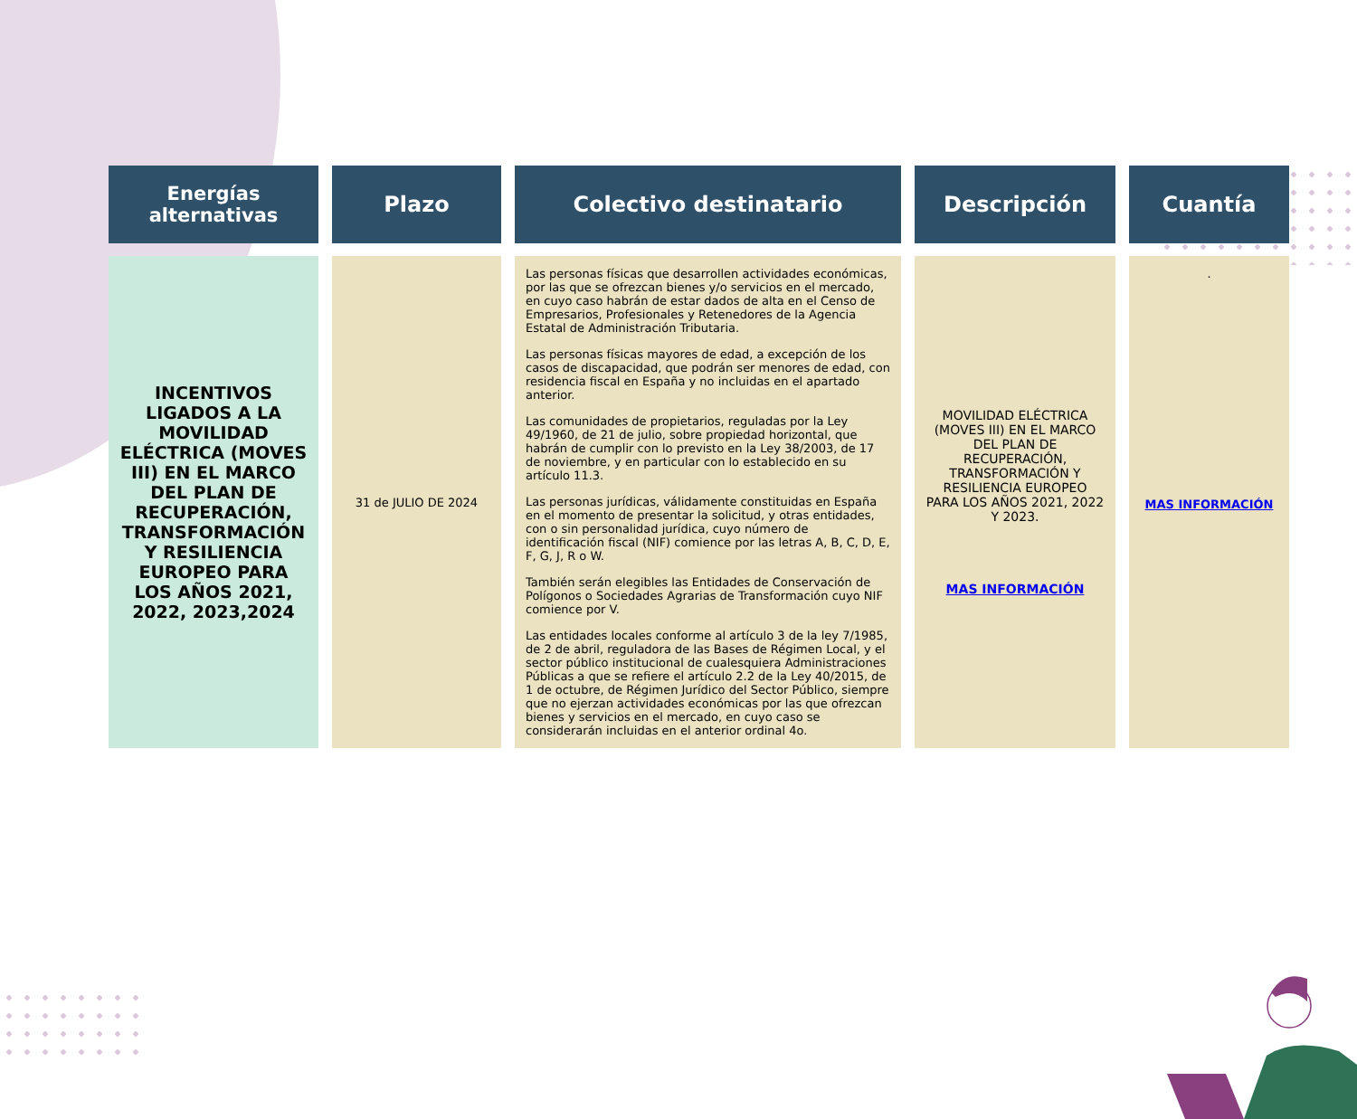| Energías alternativas | Plazo | Colectivo destinatario | Descripción | Cuantía |
| --- | --- | --- | --- | --- |
| INCENTIVOS LIGADOS A LA MOVILIDAD ELÉCTRICA (MOVES III) EN EL MARCO DEL PLAN DE RECUPERACIÓN, TRANSFORMACIÓN Y RESILIENCIA EUROPEO PARA LOS AÑOS 2021, 2022, 2023,2024 | 31 de JULIO DE 2024 | Las personas físicas que desarrollen actividades económicas, por las que se ofrezcan bienes y/o servicios en el mercado, en cuyo caso habrán de estar dados de alta en el Censo de Empresarios, Profesionales y Retenedores de la Agencia Estatal de Administración Tributaria. Las personas físicas mayores de edad, a excepción de los casos de discapacidad, que podrán ser menores de edad, con residencia fiscal en España y no incluidas en el apartado anterior. Las comunidades de propietarios, reguladas por la Ley 49/1960, de 21 de julio, sobre propiedad horizontal, que habrán de cumplir con lo previsto en la Ley 38/2003, de 17 de noviembre, y en particular con lo establecido en su artículo 11.3. Las personas jurídicas, válidamente constituidas en España en el momento de presentar la solicitud, y otras entidades, con o sin personalidad jurídica, cuyo número de identificación fiscal (NIF) comience por las letras A, B, C, D, E, F, G, J, R o W. También serán elegibles las Entidades de Conservación de Polígonos o Sociedades Agrarias de Transformación cuyo NIF comience por V. Las entidades locales conforme al artículo 3 de la ley 7/1985, de 2 de abril, reguladora de las Bases de Régimen Local, y el sector público institucional de cualesquiera Administraciones Públicas a que se refiere el artículo 2.2 de la Ley 40/2015, de 1 de octubre, de Régimen Jurídico del Sector Público, siempre que no ejerzan actividades económicas por las que ofrezcan bienes y servicios en el mercado, en cuyo caso se considerarán incluidas en el anterior ordinal 4o. | MOVILIDAD ELÉCTRICA (MOVES III) EN EL MARCO DEL PLAN DE RECUPERACIÓN, TRANSFORMACIÓN Y RESILIENCIA EUROPEO PARA LOS AÑOS 2021, 2022 Y 2023. MAS INFORMACIÓN | . MAS INFORMACIÓN |